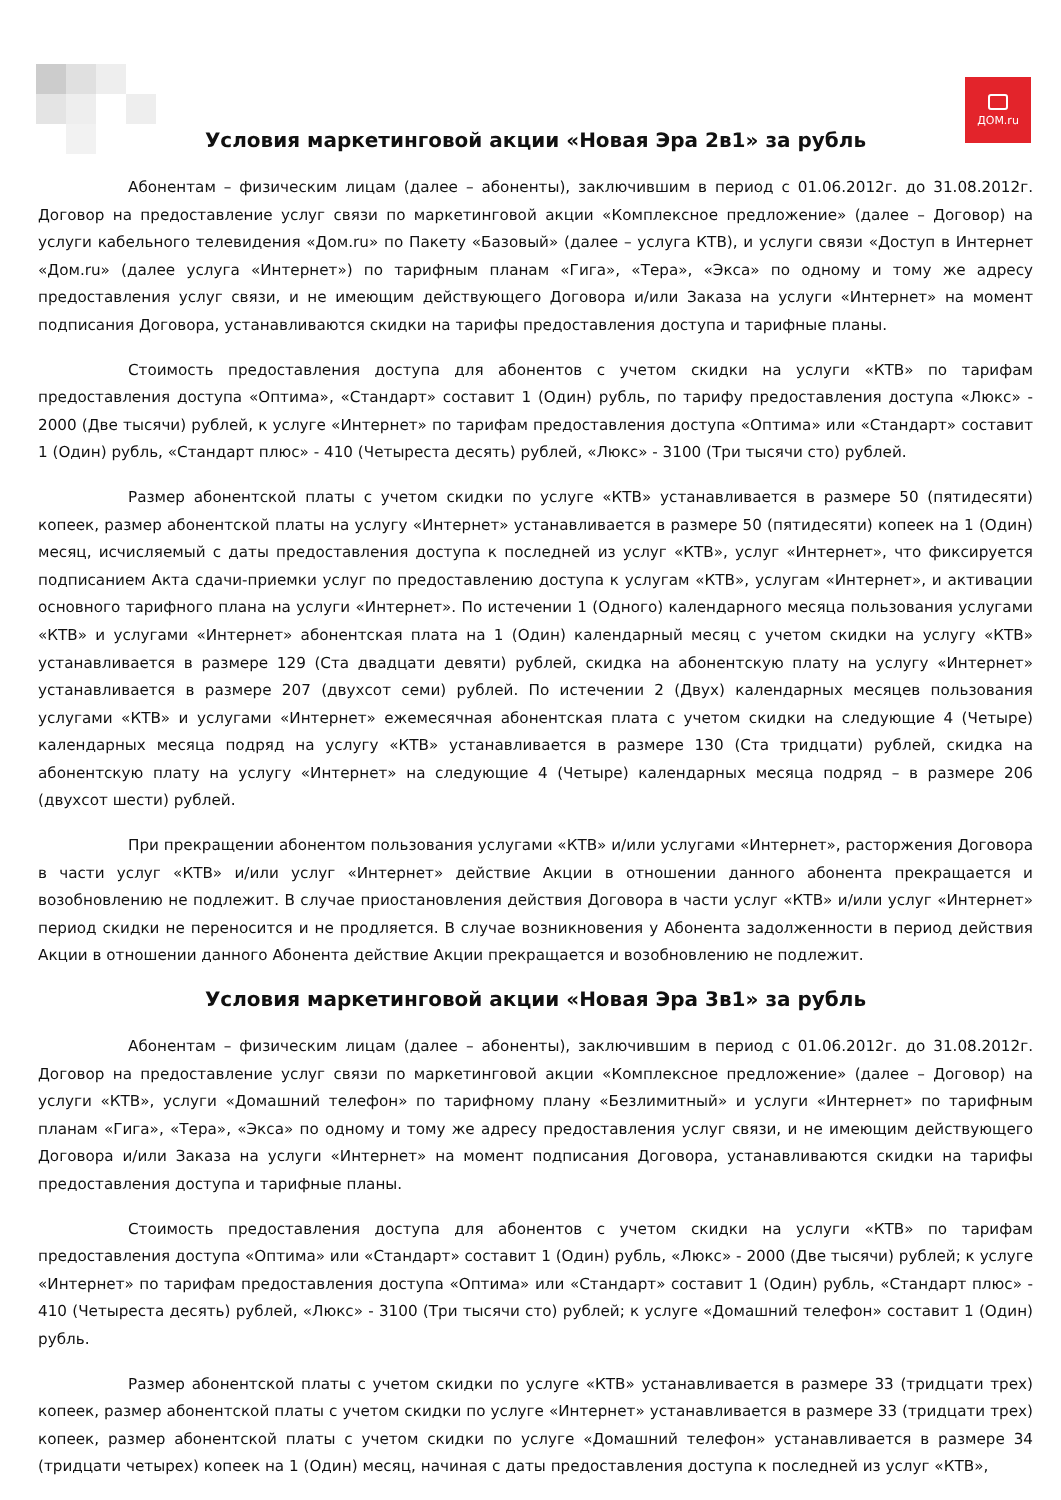ДОМ.ru
Условия маркетинговой акции «Новая Эра 2в1» за рубль
Абонентам – физическим лицам (далее – абоненты), заключившим в период с 01.06.2012г. до 31.08.2012г. Договор на предоставление услуг связи по маркетинговой акции «Комплексное предложение» (далее – Договор) на услуги кабельного телевидения «Дом.ru» по Пакету «Базовый» (далее – услуга КТВ), и услуги связи «Доступ в Интернет «Дом.ru» (далее услуга «Интернет») по тарифным планам «Гига», «Тера», «Экса» по одному и тому же адресу предоставления услуг связи, и не имеющим действующего Договора и/или Заказа на услуги «Интернет» на момент подписания Договора, устанавливаются скидки на тарифы предоставления доступа и тарифные планы.
Стоимость предоставления доступа для абонентов с учетом скидки на услуги «КТВ» по тарифам предоставления доступа «Оптима», «Стандарт» составит 1 (Один) рубль, по тарифу предоставления доступа «Люкс» - 2000 (Две тысячи) рублей, к услуге «Интернет» по тарифам предоставления доступа «Оптима» или «Стандарт» составит 1 (Один) рубль, «Стандарт плюс» - 410 (Четыреста десять) рублей, «Люкс» - 3100 (Три тысячи сто) рублей.
Размер абонентской платы с учетом скидки по услуге «КТВ» устанавливается в размере 50 (пятидесяти) копеек, размер абонентской платы на услугу «Интернет» устанавливается в размере 50 (пятидесяти) копеек на 1 (Один) месяц, исчисляемый с даты предоставления доступа к последней из услуг «КТВ», услуг «Интернет», что фиксируется подписанием Акта сдачи-приемки услуг по предоставлению доступа к услугам «КТВ», услугам «Интернет», и активации основного тарифного плана на услуги «Интернет». По истечении 1 (Одного) календарного месяца пользования услугами «КТВ» и услугами «Интернет» абонентская плата на 1 (Один) календарный месяц с учетом скидки на услугу «КТВ» устанавливается в размере 129 (Ста двадцати девяти) рублей, скидка на абонентскую плату на услугу «Интернет» устанавливается в размере 207 (двухсот семи) рублей. По истечении 2 (Двух) календарных месяцев пользования услугами «КТВ» и услугами «Интернет» ежемесячная абонентская плата с учетом скидки на следующие 4 (Четыре) календарных месяца подряд на услугу «КТВ» устанавливается в размере 130 (Ста тридцати) рублей, скидка на абонентскую плату на услугу «Интернет» на следующие 4 (Четыре) календарных месяца подряд – в размере 206 (двухсот шести) рублей.
При прекращении абонентом пользования услугами «КТВ» и/или услугами «Интернет», расторжения Договора в части услуг «КТВ» и/или услуг «Интернет» действие Акции в отношении данного абонента прекращается и возобновлению не подлежит. В случае приостановления действия Договора в части услуг «КТВ» и/или услуг «Интернет» период скидки не переносится и не продляется. В случае возникновения у Абонента задолженности в период действия Акции в отношении данного Абонента действие Акции прекращается и возобновлению не подлежит.
Условия маркетинговой акции «Новая Эра 3в1» за рубль
Абонентам – физическим лицам (далее – абоненты), заключившим в период с 01.06.2012г. до 31.08.2012г. Договор на предоставление услуг связи по маркетинговой акции «Комплексное предложение» (далее – Договор) на услуги «КТВ», услуги «Домашний телефон» по тарифному плану «Безлимитный» и услуги «Интернет» по тарифным планам «Гига», «Тера», «Экса» по одному и тому же адресу предоставления услуг связи, и не имеющим действующего Договора и/или Заказа на услуги «Интернет» на момент подписания Договора, устанавливаются скидки на тарифы предоставления доступа и тарифные планы.
Стоимость предоставления доступа для абонентов с учетом скидки на услуги «КТВ» по тарифам предоставления доступа «Оптима» или «Стандарт» составит 1 (Один) рубль, «Люкс» - 2000 (Две тысячи) рублей; к услуге «Интернет» по тарифам предоставления доступа «Оптима» или «Стандарт» составит 1 (Один) рубль, «Стандарт плюс» - 410 (Четыреста десять) рублей, «Люкс» - 3100 (Три тысячи сто) рублей; к услуге «Домашний телефон» составит 1 (Один) рубль.
Размер абонентской платы с учетом скидки по услуге «КТВ» устанавливается в размере 33 (тридцати трех) копеек, размер абонентской платы с учетом скидки по услуге «Интернет» устанавливается в размере 33 (тридцати трех) копеек, размер абонентской платы с учетом скидки по услуге «Домашний телефон» устанавливается в размере 34 (тридцати четырех) копеек на 1 (Один) месяц, начиная с даты предоставления доступа к последней из услуг «КТВ»,